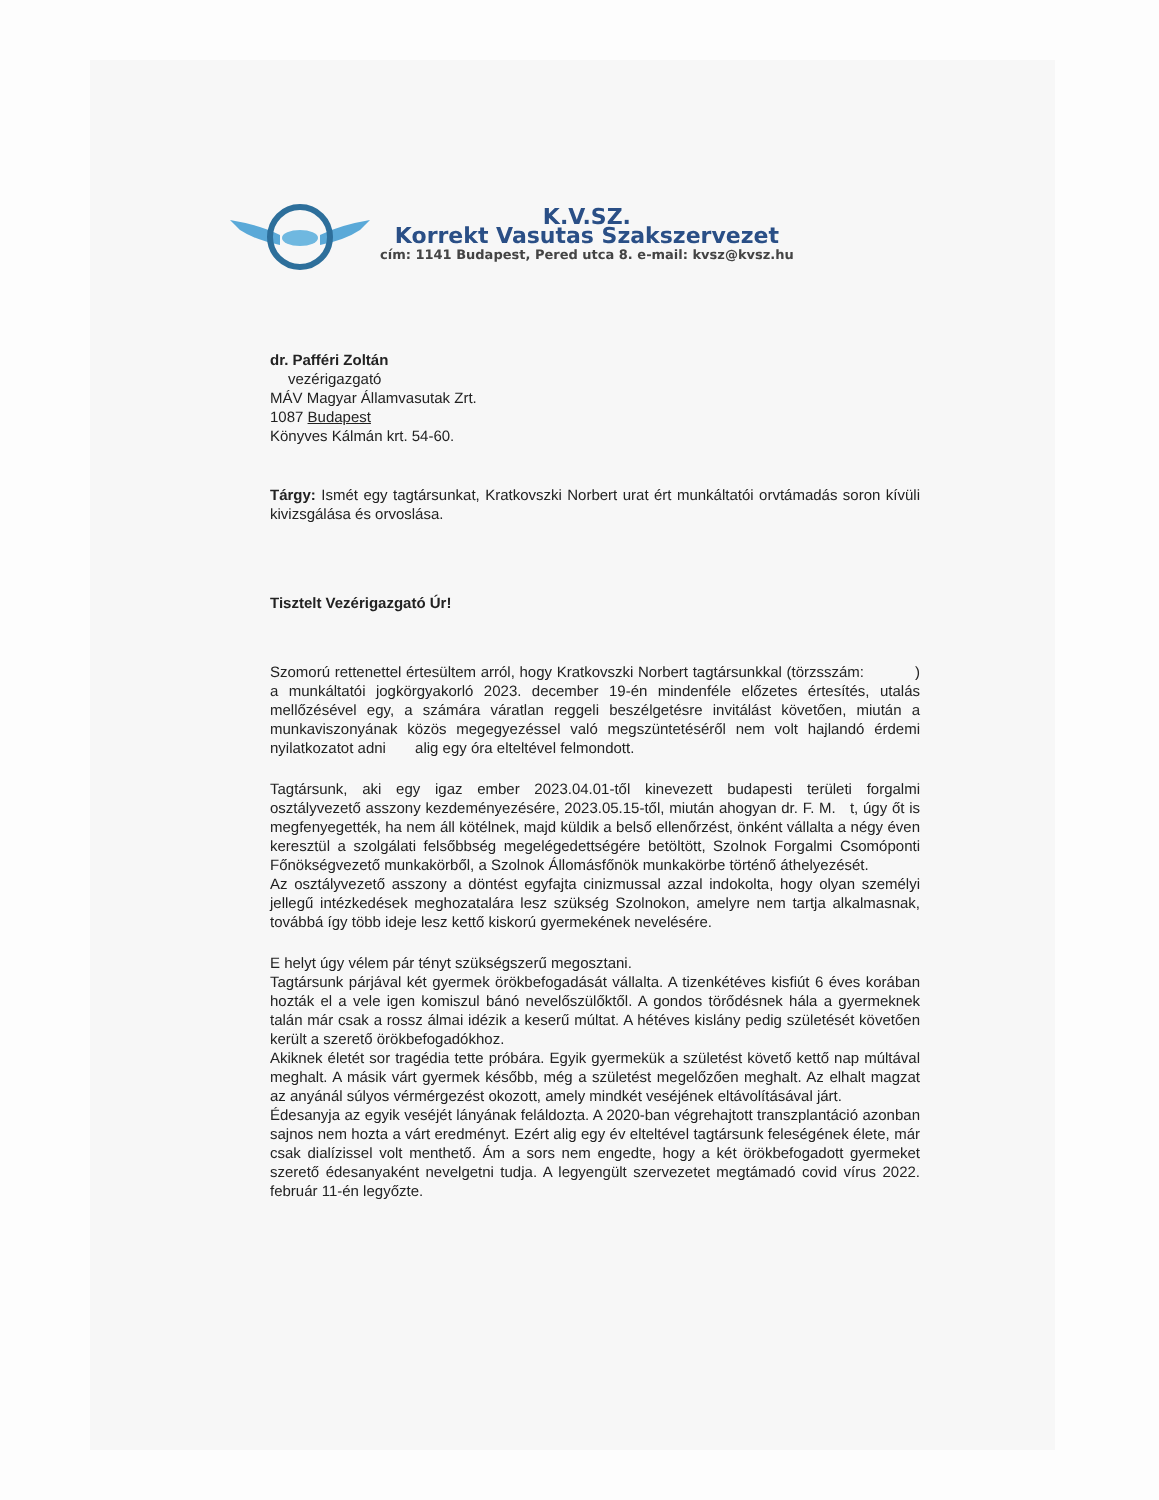K.V.SZ.
Korrekt Vasutas Szakszervezet
cím: 1141 Budapest, Pered utca 8. e-mail: kvsz@kvsz.hu
dr. Pafféri Zoltán
vezérigazgató
MÁV Magyar Államvasutak Zrt.
1087 Budapest
Könyves Kálmán krt. 54-60.
Tárgy: Ismét egy tagtársunkat, Kratkovszki Norbert urat ért munkáltatói orvtámadás soron kívüli kivizsgálása és orvoslása.
Tisztelt Vezérigazgató Úr!
Szomorú rettenettel értesültem arról, hogy Kratkovszki Norbert tagtársunkkal (törzsszám: ) a munkáltatói jogkörgyakorló 2023. december 19-én mindenféle előzetes értesítés, utalás mellőzésével egy, a számára váratlan reggeli beszélgetésre invitálást követően, miután a munkaviszonyának közös megegyezéssel való megszüntetéséről nem volt hajlandó érdemi nyilatkozatot adni alig egy óra elteltével felmondott.
Tagtársunk, aki egy igaz ember 2023.04.01-től kinevezett budapesti területi forgalmi osztályvezető asszony kezdeményezésére, 2023.05.15-től, miután ahogyan dr. F. M. t, úgy őt is megfenyegették, ha nem áll kötélnek, majd küldik a belső ellenőrzést, önként vállalta a négy éven keresztül a szolgálati felsőbbség megelégedettségére betöltött, Szolnok Forgalmi Csomóponti Főnökségvezető munkakörből, a Szolnok Állomásfőnök munkakörbe történő áthelyezését.
Az osztályvezető asszony a döntést egyfajta cinizmussal azzal indokolta, hogy olyan személyi jellegű intézkedések meghozatalára lesz szükség Szolnokon, amelyre nem tartja alkalmasnak, továbbá így több ideje lesz kettő kiskorú gyermekének nevelésére.
E helyt úgy vélem pár tényt szükségszerű megosztani.
Tagtársunk párjával két gyermek örökbefogadását vállalta. A tizenkétéves kisfiút 6 éves korában hozták el a vele igen komiszul bánó nevelőszülőktől. A gondos törődésnek hála a gyermeknek talán már csak a rossz álmai idézik a keserű múltat. A hétéves kislány pedig születését követően került a szerető örökbefogadókhoz.
Akiknek életét sor tragédia tette próbára. Egyik gyermekük a születést követő kettő nap múltával meghalt. A másik várt gyermek később, még a születést megelőzően meghalt. Az elhalt magzat az anyánál súlyos vérmérgezést okozott, amely mindkét veséjének eltávolításával járt.
Édesanyja az egyik veséjét lányának feláldozta. A 2020-ban végrehajtott transzplantáció azonban sajnos nem hozta a várt eredményt. Ezért alig egy év elteltével tagtársunk feleségének élete, már csak dialízissel volt menthető. Ám a sors nem engedte, hogy a két örökbefogadott gyermeket szerető édesanyaként nevelgetni tudja. A legyengült szervezetet megtámadó covid vírus 2022. február 11-én legyőzte.